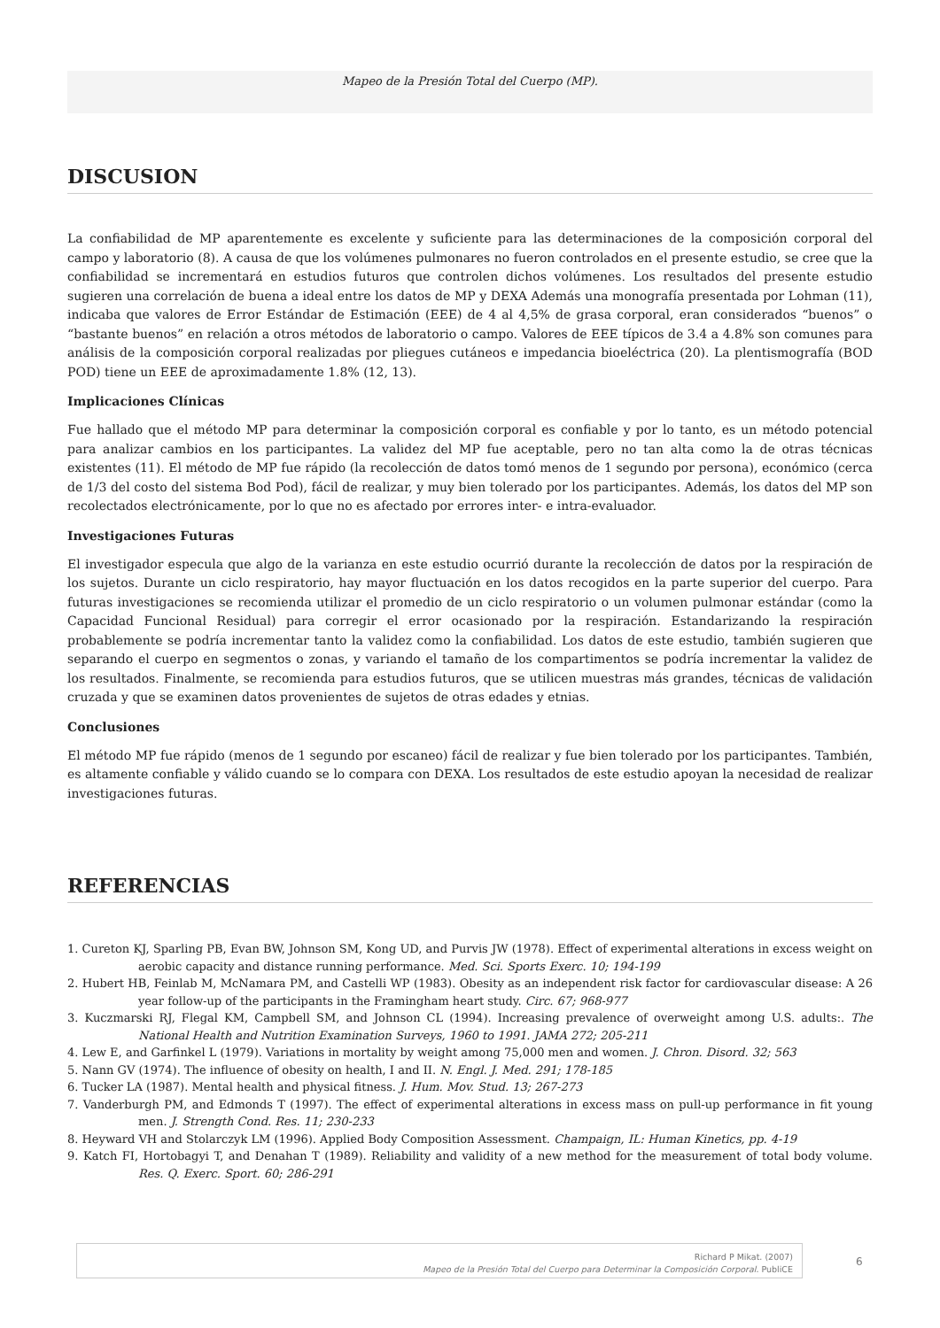Mapeo de la Presión Total del Cuerpo (MP).
DISCUSION
La confiabilidad de MP aparentemente es excelente y suficiente para las determinaciones de la composición corporal del campo y laboratorio (8). A causa de que los volúmenes pulmonares no fueron controlados en el presente estudio, se cree que la confiabilidad se incrementará en estudios futuros que controlen dichos volúmenes. Los resultados del presente estudio sugieren una correlación de buena a ideal entre los datos de MP y DEXA Además una monografía presentada por Lohman (11), indicaba que valores de Error Estándar de Estimación (EEE) de 4 al 4,5% de grasa corporal, eran considerados “buenos” o “bastante buenos” en relación a otros métodos de laboratorio o campo. Valores de EEE típicos de 3.4 a 4.8% son comunes para análisis de la composición corporal realizadas por pliegues cutáneos e impedancia bioeléctrica (20). La plentismografía (BOD POD) tiene un EEE de aproximadamente 1.8% (12, 13).
Implicaciones Clínicas
Fue hallado que el método MP para determinar la composición corporal es confiable y por lo tanto, es un método potencial para analizar cambios en los participantes. La validez del MP fue aceptable, pero no tan alta como la de otras técnicas existentes (11). El método de MP fue rápido (la recolección de datos tomó menos de 1 segundo por persona), económico (cerca de 1/3 del costo del sistema Bod Pod), fácil de realizar, y muy bien tolerado por los participantes. Además, los datos del MP son recolectados electrónicamente, por lo que no es afectado por errores inter- e intra-evaluador.
Investigaciones Futuras
El investigador especula que algo de la varianza en este estudio ocurrió durante la recolección de datos por la respiración de los sujetos. Durante un ciclo respiratorio, hay mayor fluctuación en los datos recogidos en la parte superior del cuerpo. Para futuras investigaciones se recomienda utilizar el promedio de un ciclo respiratorio o un volumen pulmonar estándar (como la Capacidad Funcional Residual) para corregir el error ocasionado por la respiración. Estandarizando la respiración probablemente se podría incrementar tanto la validez como la confiabilidad. Los datos de este estudio, también sugieren que separando el cuerpo en segmentos o zonas, y variando el tamaño de los compartimentos se podría incrementar la validez de los resultados. Finalmente, se recomienda para estudios futuros, que se utilicen muestras más grandes, técnicas de validación cruzada y que se examinen datos provenientes de sujetos de otras edades y etnias.
Conclusiones
El método MP fue rápido (menos de 1 segundo por escaneo) fácil de realizar y fue bien tolerado por los participantes. También, es altamente confiable y válido cuando se lo compara con DEXA. Los resultados de este estudio apoyan la necesidad de realizar investigaciones futuras.
REFERENCIAS
1. Cureton KJ, Sparling PB, Evan BW, Johnson SM, Kong UD, and Purvis JW (1978). Effect of experimental alterations in excess weight on aerobic capacity and distance running performance. Med. Sci. Sports Exerc. 10; 194-199
2. Hubert HB, Feinlab M, McNamara PM, and Castelli WP (1983). Obesity as an independent risk factor for cardiovascular disease: A 26 year follow-up of the participants in the Framingham heart study. Circ. 67; 968-977
3. Kuczmarski RJ, Flegal KM, Campbell SM, and Johnson CL (1994). Increasing prevalence of overweight among U.S. adults:. The National Health and Nutrition Examination Surveys, 1960 to 1991. JAMA 272; 205-211
4. Lew E, and Garfinkel L (1979). Variations in mortality by weight among 75,000 men and women. J. Chron. Disord. 32; 563
5. Nann GV (1974). The influence of obesity on health, I and II. N. Engl. J. Med. 291; 178-185
6. Tucker LA (1987). Mental health and physical fitness. J. Hum. Mov. Stud. 13; 267-273
7. Vanderburgh PM, and Edmonds T (1997). The effect of experimental alterations in excess mass on pull-up performance in fit young men. J. Strength Cond. Res. 11; 230-233
8. Heyward VH and Stolarczyk LM (1996). Applied Body Composition Assessment. Champaign, IL: Human Kinetics, pp. 4-19
9. Katch FI, Hortobagyi T, and Denahan T (1989). Reliability and validity of a new method for the measurement of total body volume. Res. Q. Exerc. Sport. 60; 286-291
Richard P Mikat. (2007)
Mapeo de la Presión Total del Cuerpo para Determinar la Composición Corporal. PubliCE
6